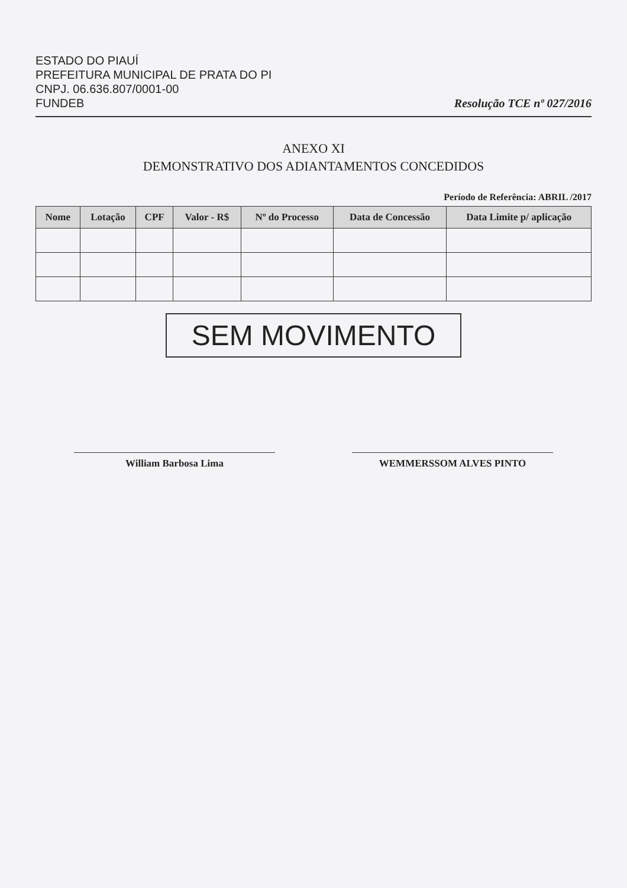ESTADO DO PIAUÍ
PREFEITURA MUNICIPAL DE PRATA DO PI
CNPJ. 06.636.807/0001-00
FUNDEB
Resolução TCE nº 027/2016
ANEXO XI
DEMONSTRATIVO DOS ADIANTAMENTOS CONCEDIDOS
Período de Referência: ABRIL /2017
| Nome | Lotação | CPF | Valor - R$ | Nº do Processo | Data de Concessão | Data Limite p/ aplicação |
| --- | --- | --- | --- | --- | --- | --- |
SEM MOVIMENTO
William Barbosa Lima WEMMERSSOM ALVES PINTO